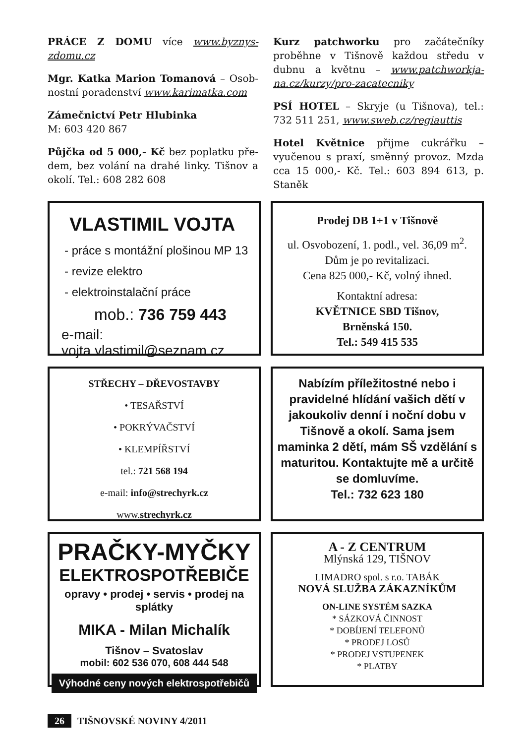PRÁCE Z DOMU více www.byznys­zdomu.cz
Mgr. Katka Marion Tomanová – Osob­nostní poradenství www.karimatka.com
Zámečnictví Petr Hlubinka
M: 603 420 867
Půjčka od 5 000,- Kč bez poplatku pře­dem, bez volání na drahé linky. Tišnov a okolí. Tel.: 608 282 608
Kurz patchworku pro začátečníky proběhne v Tišnově každou středu v dubnu a květnu – www.patchworkja­na.cz/kurzy/pro-zacatecniky
PSÍ HOTEL – Skryje (u Tišnova), tel.: 732 511 251, www.sweb.cz/regiauttis
Hotel Květnice přijme cukrářku – vyučenou s praxí, směnný provoz. Mzda cca 15 000,- Kč. Tel.: 603 894 613, p. Staněk
VLASTIMIL VOJTA
- práce s montážní plošinou MP 13
- revize elektro
- elektroinstalační práce
mob.: 736 759 443
e-mail: vojta.vlastimil@seznam.cz
Prodej DB 1+1 v Tišnově
ul. Osvobození, 1. podl., vel. 36,09 m<sup>2</sup>.
Dům je po revitalizaci.
Cena 825 000,- Kč, volný ihned.
Kontaktní adresa:
KVĚTNICE SBD Tišnov,
Brněnská 150.
Tel.: 549 415 535
STŘECHY – DŘEVOSTAVBY
• TESAŘSTVÍ
• POKRÝVAČSTVÍ
• KLEMPÍŘSTVÍ
tel.: 721 568 194
e-mail: info@strechyrk.cz
www.strechyrk.cz
Nabízím příležitostné nebo i pravidelné hlídání vašich dětí v jakoukoliv denní i noční dobu v Tišnově a okolí. Sama jsem maminka 2 dětí, mám SŠ vzdělání s maturitou. Kontaktujte mě a určitě se domluvíme.
Tel.: 732 623 180
PRAČKY-MYČKY
ELEKTROSPOTŘEBIČE
opravy • prodej • servis • prodej na splátky
MIKA - Milan Michalík
Tišnov – Svatoslav
mobil: 602 536 070, 608 444 548
Výhodné ceny nových elektrospotřebičů
A - Z CENTRUM
Mlýnská 129, TIŠNOV
LIMADRO spol. s r.o. TABÁK
NOVÁ SLUŽBA ZÁKAZNÍKŮM
ON-LINE SYSTÉM SAZKA
* SÁZKOVÁ ČINNOST
* DOBÍJENÍ TELEFONŮ
* PRODEJ LOSŮ
* PRODEJ VSTUPENEK
* PLATBY
26 TIŠNOVSKÉ NOVINY 4/2011